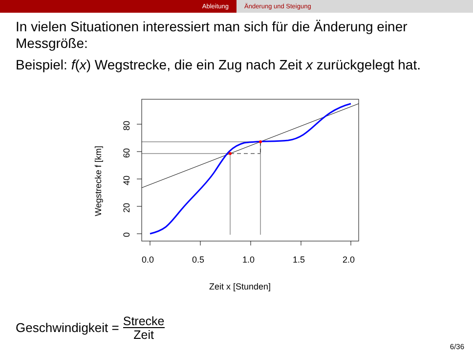Ableitung Änderung und Steigung
In vielen Situationen interessiert man sich für die Änderung einer Messgröße:
Beispiel: f(x) Wegstrecke, die ein Zug nach Zeit x zurückgelegt hat.
0.0
0.5
1.0
1.5
2.0
Zeit x [Stunden]
0
20
40
60
80
Wegstrecke f [km]
Geschwindigkeit = Strecke Zeit
6/36